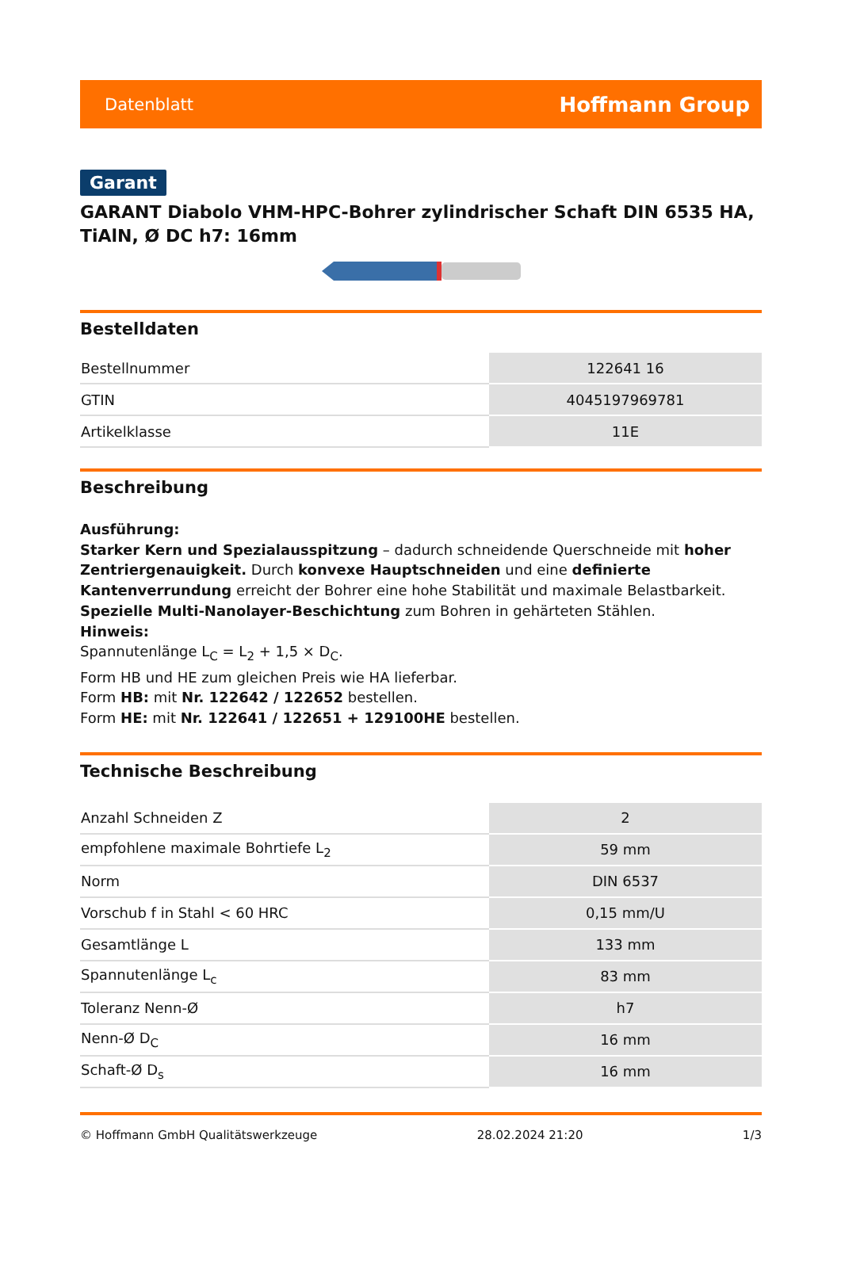Datenblatt Hoffmann Group
Garant
GARANT Diabolo VHM-HPC-Bohrer zylindrischer Schaft DIN 6535 HA, TiAlN, Ø DC h7: 16mm
Bestelldaten
| Bestellnummer | 122641 16 |
| GTIN | 4045197969781 |
| Artikelklasse | 11E |
Beschreibung
Ausführung:
Starker Kern und Spezialausspitzung – dadurch schneidende Querschneide mit hoher Zentriergenauigkeit. Durch konvexe Hauptschneiden und eine definierte Kantenverrundung erreicht der Bohrer eine hohe Stabilität und maximale Belastbarkeit.
Spezielle Multi-Nanolayer-Beschichtung zum Bohren in gehärteten Stählen.
Hinweis:
Spannutenlänge L<sub>C</sub> = L<sub>2</sub> + 1,5 × D<sub>C</sub>.
Form HB und HE zum gleichen Preis wie HA lieferbar.
Form HB: mit Nr. 122642 / 122652 bestellen.
Form HE: mit Nr. 122641 / 122651 + 129100HE bestellen.
Technische Beschreibung
| Anzahl Schneiden Z | 2 |
| empfohlene maximale Bohrtiefe L<sub>2</sub> | 59 mm |
| Norm | DIN 6537 |
| Vorschub f in Stahl < 60 HRC | 0,15 mm/U |
| Gesamtlänge L | 133 mm |
| Spannutenlänge L<sub>c</sub> | 83 mm |
| Toleranz Nenn-Ø | h7 |
| Nenn-Ø D<sub>C</sub> | 16 mm |
| Schaft-Ø D<sub>s</sub> | 16 mm |
© Hoffmann GmbH Qualitätswerkzeuge 28.02.2024 21:20 1/3